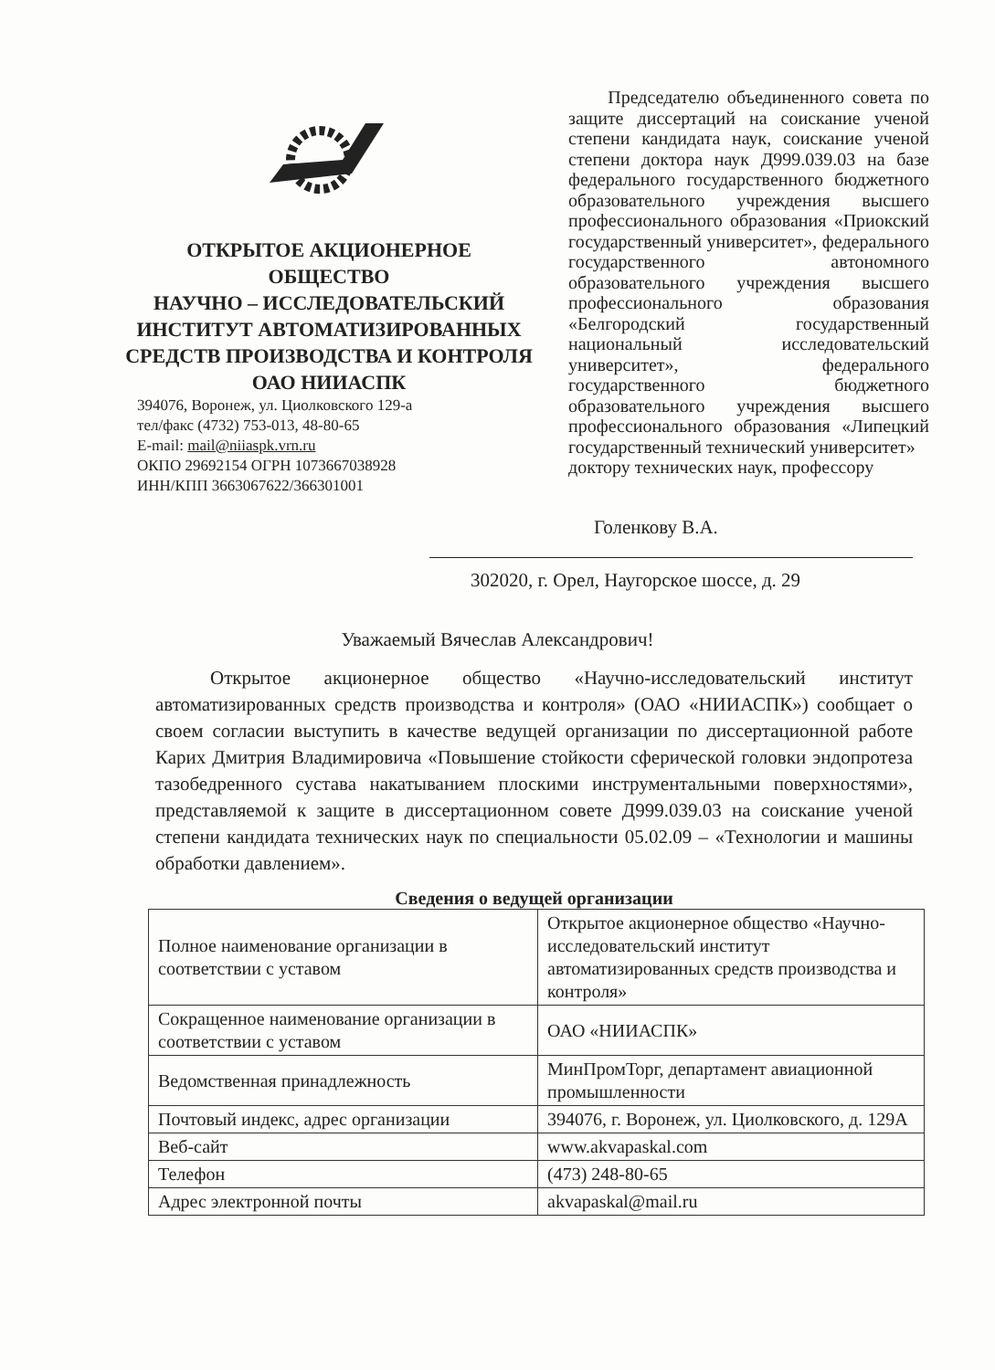ОТКРЫТОЕ АКЦИОНЕРНОЕ
ОБЩЕСТВО
НАУЧНО – ИССЛЕДОВАТЕЛЬСКИЙ
ИНСТИТУТ АВТОМАТИЗИРОВАННЫХ
СРЕДСТВ ПРОИЗВОДСТВА И КОНТРОЛЯ
ОАО НИИАСПК
394076, Воронеж, ул. Циолковского 129-а
тел/факс (4732) 753-013, 48-80-65
E-mail: mail@niiaspk.vrn.ru
ОКПО 29692154 ОГРН 1073667038928
ИНН/КПП 3663067622/366301001
Председателю объединенного совета по защите диссертаций на соискание ученой степени кандидата наук, соискание ученой степени доктора наук Д999.039.03 на базе федерального государственного бюджетного образовательного учреждения высшего профессионального образования «Приокский государственный университет», федерального государственного автономного образовательного учреждения высшего профессионального образования «Белгородский государственный национальный исследовательский университет», федерального государственного бюджетного образовательного учреждения высшего профессионального образования «Липецкий государственный технический университет»
доктору технических наук, профессору
Голенкову В.А.
302020, г. Орел, Наугорское шоссе, д. 29
Уважаемый Вячеслав Александрович!
Открытое акционерное общество «Научно-исследовательский институт автоматизированных средств производства и контроля» (ОАО «НИИАСПК») сообщает о своем согласии выступить в качестве ведущей организации по диссертационной работе Карих Дмитрия Владимировича «Повышение стойкости сферической головки эндопротеза тазобедренного сустава накатыванием плоскими инструментальными поверхностями», представляемой к защите в диссертационном совете Д999.039.03 на соискание ученой степени кандидата технических наук по специальности 05.02.09 – «Технологии и машины обработки давлением».
Сведения о ведущей организации
| Полное наименование организации в соответствии с уставом | Открытое акционерное общество «Научно-исследовательский институт автоматизированных средств производства и контроля» |
| Сокращенное наименование организации в соответствии с уставом | ОАО «НИИАСПК» |
| Ведомственная принадлежность | МинПромТорг, департамент авиационной промышленности |
| Почтовый индекс, адрес организации | 394076, г. Воронеж, ул. Циолковского, д. 129А |
| Веб-сайт | www.akvapaskal.com |
| Телефон | (473) 248-80-65 |
| Адрес электронной почты | akvapaskal@mail.ru |